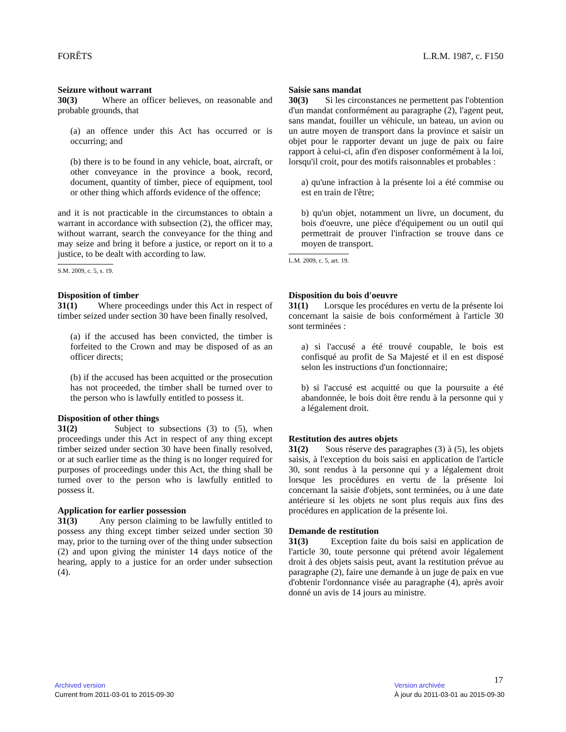FORÊTS L.R.M. 1987, c. F150
Seizure without warrant
30(3) Where an officer believes, on reasonable and probable grounds, that
(a) an offence under this Act has occurred or is occurring; and
(b) there is to be found in any vehicle, boat, aircraft, or other conveyance in the province a book, record, document, quantity of timber, piece of equipment, tool or other thing which affords evidence of the offence;
and it is not practicable in the circumstances to obtain a warrant in accordance with subsection (2), the officer may, without warrant, search the conveyance for the thing and may seize and bring it before a justice, or report on it to a justice, to be dealt with according to law.
S.M. 2009, c. 5, s. 19.
Saisie sans mandat
30(3) Si les circonstances ne permettent pas l'obtention d'un mandat conformément au paragraphe (2), l'agent peut, sans mandat, fouiller un véhicule, un bateau, un avion ou un autre moyen de transport dans la province et saisir un objet pour le rapporter devant un juge de paix ou faire rapport à celui-ci, afin d'en disposer conformément à la loi, lorsqu'il croit, pour des motifs raisonnables et probables :
a) qu'une infraction à la présente loi a été commise ou est en train de l'être;
b) qu'un objet, notamment un livre, un document, du bois d'oeuvre, une pièce d'équipement ou un outil qui permettrait de prouver l'infraction se trouve dans ce moyen de transport.
L.M. 2009, c. 5, art. 19.
Disposition of timber
31(1) Where proceedings under this Act in respect of timber seized under section 30 have been finally resolved,
(a) if the accused has been convicted, the timber is forfeited to the Crown and may be disposed of as an officer directs;
(b) if the accused has been acquitted or the prosecution has not proceeded, the timber shall be turned over to the person who is lawfully entitled to possess it.
Disposition of other things
31(2) Subject to subsections (3) to (5), when proceedings under this Act in respect of any thing except timber seized under section 30 have been finally resolved, or at such earlier time as the thing is no longer required for purposes of proceedings under this Act, the thing shall be turned over to the person who is lawfully entitled to possess it.
Application for earlier possession
31(3) Any person claiming to be lawfully entitled to possess any thing except timber seized under section 30 may, prior to the turning over of the thing under subsection (2) and upon giving the minister 14 days notice of the hearing, apply to a justice for an order under subsection (4).
Disposition du bois d'oeuvre
31(1) Lorsque les procédures en vertu de la présente loi concernant la saisie de bois conformément à l'article 30 sont terminées :
a) si l'accusé a été trouvé coupable, le bois est confisqué au profit de Sa Majesté et il en est disposé selon les instructions d'un fonctionnaire;
b) si l'accusé est acquitté ou que la poursuite a été abandonnée, le bois doit être rendu à la personne qui y a légalement droit.
Restitution des autres objets
31(2) Sous réserve des paragraphes (3) à (5), les objets saisis, à l'exception du bois saisi en application de l'article 30, sont rendus à la personne qui y a légalement droit lorsque les procédures en vertu de la présente loi concernant la saisie d'objets, sont terminées, ou à une date antérieure si les objets ne sont plus requis aux fins des procédures en application de la présente loi.
Demande de restitution
31(3) Exception faite du bois saisi en application de l'article 30, toute personne qui prétend avoir légalement droit à des objets saisis peut, avant la restitution prévue au paragraphe (2), faire une demande à un juge de paix en vue d'obtenir l'ordonnance visée au paragraphe (4), après avoir donné un avis de 14 jours au ministre.
17
Archived version
Current from 2011-03-01 to 2015-09-30
Version archivée
À jour du 2011-03-01 au 2015-09-30